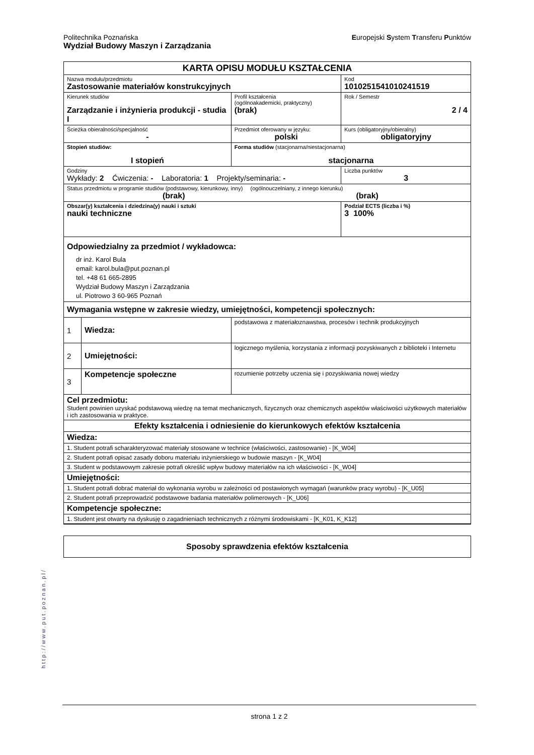Politechnika Poznańska Europejski System Transferu Punktów
Wydział Budowy Maszyn i Zarządzania
| KARTA OPISU MODUŁU KSZTAŁCENIA | | | | |
| Nazwa modułu/przedmiotu Zastosowanie materiałów konstrukcyjnych | | | | Kod 1010251541010241519 |
| Kierunek studiów Zarządzanie i inżynieria produkcji - studia I | | | Profil kształcenia (ogólnoakademicki, praktyczny) (brak) | Rok / Semestr 2 / 4 |
| Ścieżka obieralności/specjalność - | | | Przedmiot oferowany w języku: polski | Kurs (obligatoryjny/obieralny) obligatoryjny |
| Stopień studiów: I stopień | | Forma studiów (stacjonarna/niestacjonarna) stacjonarna | | |
| Godziny Wykłady: 2 Ćwiczenia: - Laboratoria: 1 Projekty/seminaria: - | | | | Liczba punktów 3 |
| Status przedmiotu w programie studiów (podstawowy, kierunkowy, inny) (ogólnouczelniany, z innego kierunku) (brak) (brak) | | | | |
| Obszar(y) kształcenia i dziedzina(y) nauki i sztuki nauki techniczne | | | | Podział ECTS (liczba i %) 3 100% |
| Odpowiedzialny za przedmiot / wykładowca: dr inż. Karol Bula email: karol.bula@put.poznan.pl tel. +48 61 665-2895 Wydział Budowy Maszyn i Zarządzania ul. Piotrowo 3 60-965 Poznań | | | | |
| Wymagania wstępne w zakresie wiedzy, umiejętności, kompetencji społecznych: | | | | |
| 1 | Wiedza: | podstawowa z materiałoznawstwa, procesów i technik produkcyjnych | | |
| 2 | Umiejętności: | logicznego myślenia, korzystania z informacji pozyskiwanych z biblioteki i Internetu | | |
| 3 | Kompetencje społeczne | rozumienie potrzeby uczenia się i pozyskiwania nowej wiedzy | | |
| Cel przedmiotu: Student powinien uzyskać podstawową wiedzę na temat mechanicznych, fizycznych oraz chemicznych aspektów właściwości użytkowych materiałów i ich zastosowania w praktyce. | | | | |
| Efekty kształcenia i odniesienie do kierunkowych efektów kształcenia | | | | |
| Wiedza: | | | | |
| 1. Student potrafi scharakteryzować materiały stosowane w technice (właściwości, zastosowanie) - [K_W04] | | | | |
| 2. Student potrafi opisać zasady doboru materiału inżynierskiego w budowie maszyn - [K_W04] | | | | |
| 3. Student w podstawowym zakresie potrafi określić wpływ budowy materiałów na ich właściwości - [K_W04] | | | | |
| Umiejętności: | | | | |
| 1. Student potrafi dobrać materiał do wykonania wyrobu w zależności od postawionych wymagań (warunków pracy wyrobu) - [K_U05] | | | | |
| 2. Student potrafi przeprowadzić podstawowe badania materiałów polimerowych - [K_U06] | | | | |
| Kompetencje społeczne: | | | | |
| 1. Student jest otwarty na dyskusję o zagadnieniach technicznych z różnymi środowiskami - [K_K01, K_K12] | | | | |
| Sposoby sprawdzenia efektów kształcenia |
http://www.put.poznan.pl/
strona 1 z 2